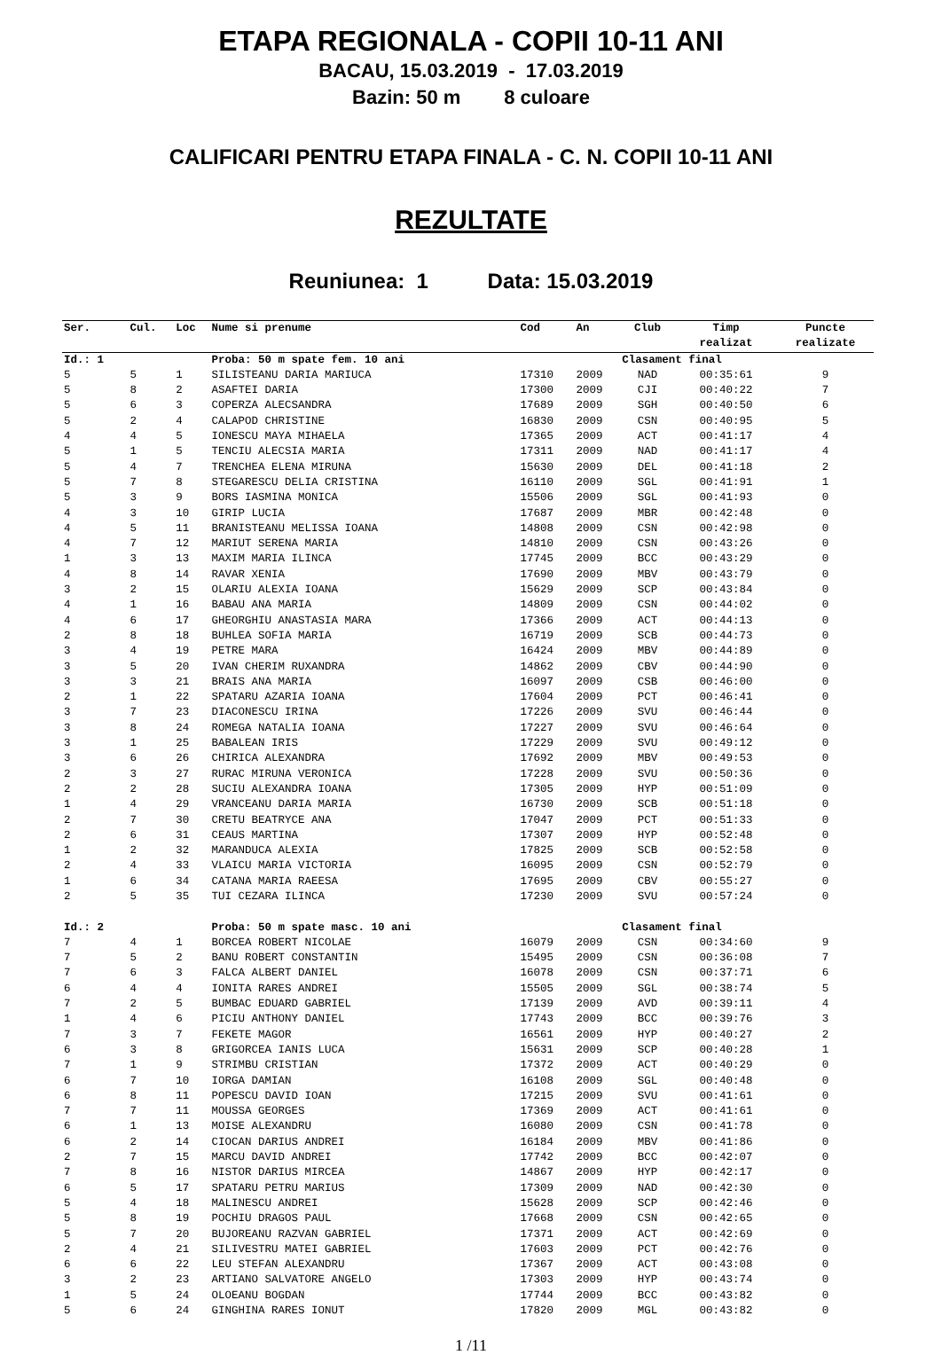ETAPA REGIONALA - COPII 10-11 ANI
BACAU, 15.03.2019 - 17.03.2019
Bazin: 50 m 8 culoare
CALIFICARI PENTRU ETAPA FINALA - C. N. COPII 10-11 ANI
REZULTATE
Reuniunea: 1 Data: 15.03.2019
| Ser. | Cul. | Loc | Nume si prenume | Cod | An | Club | Timp | Puncte |
| --- | --- | --- | --- | --- | --- | --- | --- | --- |
| | | | | | | | realizat | realizate |
| Id.: 1 | | | Proba: 50 m spate fem. 10 ani | | | Clasament final | | |
| 5 | 5 | 1 | SILISTEANU DARIA MARIUCA | 17310 | 2009 | NAD | 00:35:61 | 9 |
| 5 | 8 | 2 | ASAFTEI DARIA | 17300 | 2009 | CJI | 00:40:22 | 7 |
| 5 | 6 | 3 | COPERZA ALECSANDRA | 17689 | 2009 | SGH | 00:40:50 | 6 |
| 5 | 2 | 4 | CALAPOD CHRISTINE | 16830 | 2009 | CSN | 00:40:95 | 5 |
| 4 | 4 | 5 | IONESCU MAYA MIHAELA | 17365 | 2009 | ACT | 00:41:17 | 4 |
| 5 | 1 | 5 | TENCIU ALECSIA MARIA | 17311 | 2009 | NAD | 00:41:17 | 4 |
| 5 | 4 | 7 | TRENCHEA ELENA MIRUNA | 15630 | 2009 | DEL | 00:41:18 | 2 |
| 5 | 7 | 8 | STEGARESCU DELIA CRISTINA | 16110 | 2009 | SGL | 00:41:91 | 1 |
| 5 | 3 | 9 | BORS IASMINA MONICA | 15506 | 2009 | SGL | 00:41:93 | 0 |
| 4 | 3 | 10 | GIRIP LUCIA | 17687 | 2009 | MBR | 00:42:48 | 0 |
| 4 | 5 | 11 | BRANISTEANU MELISSA IOANA | 14808 | 2009 | CSN | 00:42:98 | 0 |
| 4 | 7 | 12 | MARIUT SERENA MARIA | 14810 | 2009 | CSN | 00:43:26 | 0 |
| 1 | 3 | 13 | MAXIM MARIA ILINCA | 17745 | 2009 | BCC | 00:43:29 | 0 |
| 4 | 8 | 14 | RAVAR XENIA | 17690 | 2009 | MBV | 00:43:79 | 0 |
| 3 | 2 | 15 | OLARIU ALEXIA IOANA | 15629 | 2009 | SCP | 00:43:84 | 0 |
| 4 | 1 | 16 | BABAU ANA MARIA | 14809 | 2009 | CSN | 00:44:02 | 0 |
| 4 | 6 | 17 | GHEORGHIU ANASTASIA MARA | 17366 | 2009 | ACT | 00:44:13 | 0 |
| 2 | 8 | 18 | BUHLEA SOFIA MARIA | 16719 | 2009 | SCB | 00:44:73 | 0 |
| 3 | 4 | 19 | PETRE MARA | 16424 | 2009 | MBV | 00:44:89 | 0 |
| 3 | 5 | 20 | IVAN CHERIM RUXANDRA | 14862 | 2009 | CBV | 00:44:90 | 0 |
| 3 | 3 | 21 | BRAIS ANA MARIA | 16097 | 2009 | CSB | 00:46:00 | 0 |
| 2 | 1 | 22 | SPATARU AZARIA IOANA | 17604 | 2009 | PCT | 00:46:41 | 0 |
| 3 | 7 | 23 | DIACONESCU IRINA | 17226 | 2009 | SVU | 00:46:44 | 0 |
| 3 | 8 | 24 | ROMEGA NATALIA IOANA | 17227 | 2009 | SVU | 00:46:64 | 0 |
| 3 | 1 | 25 | BABALEAN IRIS | 17229 | 2009 | SVU | 00:49:12 | 0 |
| 3 | 6 | 26 | CHIRICA ALEXANDRA | 17692 | 2009 | MBV | 00:49:53 | 0 |
| 2 | 3 | 27 | RURAC MIRUNA VERONICA | 17228 | 2009 | SVU | 00:50:36 | 0 |
| 2 | 2 | 28 | SUCIU ALEXANDRA IOANA | 17305 | 2009 | HYP | 00:51:09 | 0 |
| 1 | 4 | 29 | VRANCEANU DARIA MARIA | 16730 | 2009 | SCB | 00:51:18 | 0 |
| 2 | 7 | 30 | CRETU BEATRYCE ANA | 17047 | 2009 | PCT | 00:51:33 | 0 |
| 2 | 6 | 31 | CEAUS MARTINA | 17307 | 2009 | HYP | 00:52:48 | 0 |
| 1 | 2 | 32 | MARANDUCA ALEXIA | 17825 | 2009 | SCB | 00:52:58 | 0 |
| 2 | 4 | 33 | VLAICU MARIA VICTORIA | 16095 | 2009 | CSN | 00:52:79 | 0 |
| 1 | 6 | 34 | CATANA MARIA RAEESA | 17695 | 2009 | CBV | 00:55:27 | 0 |
| 2 | 5 | 35 | TUI CEZARA ILINCA | 17230 | 2009 | SVU | 00:57:24 | 0 |
| Id.: 2 | | | Proba: 50 m spate masc. 10 ani | | | Clasament final | | |
| 7 | 4 | 1 | BORCEA ROBERT NICOLAE | 16079 | 2009 | CSN | 00:34:60 | 9 |
| 7 | 5 | 2 | BANU ROBERT CONSTANTIN | 15495 | 2009 | CSN | 00:36:08 | 7 |
| 7 | 6 | 3 | FALCA ALBERT DANIEL | 16078 | 2009 | CSN | 00:37:71 | 6 |
| 6 | 4 | 4 | IONITA RARES ANDREI | 15505 | 2009 | SGL | 00:38:74 | 5 |
| 7 | 2 | 5 | BUMBAC EDUARD GABRIEL | 17139 | 2009 | AVD | 00:39:11 | 4 |
| 1 | 4 | 6 | PICIU ANTHONY DANIEL | 17743 | 2009 | BCC | 00:39:76 | 3 |
| 7 | 3 | 7 | FEKETE MAGOR | 16561 | 2009 | HYP | 00:40:27 | 2 |
| 6 | 3 | 8 | GRIGORCEA IANIS LUCA | 15631 | 2009 | SCP | 00:40:28 | 1 |
| 7 | 1 | 9 | STRIMBU CRISTIAN | 17372 | 2009 | ACT | 00:40:29 | 0 |
| 6 | 7 | 10 | IORGA DAMIAN | 16108 | 2009 | SGL | 00:40:48 | 0 |
| 6 | 8 | 11 | POPESCU DAVID IOAN | 17215 | 2009 | SVU | 00:41:61 | 0 |
| 7 | 7 | 11 | MOUSSA GEORGES | 17369 | 2009 | ACT | 00:41:61 | 0 |
| 6 | 1 | 13 | MOISE ALEXANDRU | 16080 | 2009 | CSN | 00:41:78 | 0 |
| 6 | 2 | 14 | CIOCAN DARIUS ANDREI | 16184 | 2009 | MBV | 00:41:86 | 0 |
| 2 | 7 | 15 | MARCU DAVID ANDREI | 17742 | 2009 | BCC | 00:42:07 | 0 |
| 7 | 8 | 16 | NISTOR DARIUS MIRCEA | 14867 | 2009 | HYP | 00:42:17 | 0 |
| 6 | 5 | 17 | SPATARU PETRU MARIUS | 17309 | 2009 | NAD | 00:42:30 | 0 |
| 5 | 4 | 18 | MALINESCU ANDREI | 15628 | 2009 | SCP | 00:42:46 | 0 |
| 5 | 8 | 19 | POCHIU DRAGOS PAUL | 17668 | 2009 | CSN | 00:42:65 | 0 |
| 5 | 7 | 20 | BUJOREANU RAZVAN GABRIEL | 17371 | 2009 | ACT | 00:42:69 | 0 |
| 2 | 4 | 21 | SILIVESTRU MATEI GABRIEL | 17603 | 2009 | PCT | 00:42:76 | 0 |
| 6 | 6 | 22 | LEU STEFAN ALEXANDRU | 17367 | 2009 | ACT | 00:43:08 | 0 |
| 3 | 2 | 23 | ARTIANO SALVATORE ANGELO | 17303 | 2009 | HYP | 00:43:74 | 0 |
| 1 | 5 | 24 | OLOEANU BOGDAN | 17744 | 2009 | BCC | 00:43:82 | 0 |
| 5 | 6 | 24 | GINGHINA RARES IONUT | 17820 | 2009 | MGL | 00:43:82 | 0 |
1 /11